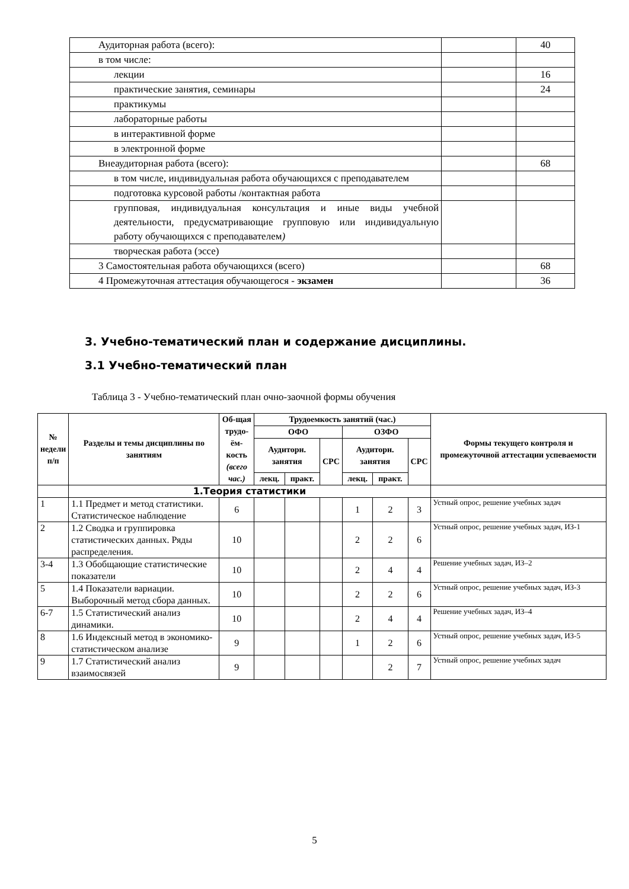| Аудиторная работа (всего): | | 40 |
| в том числе: | | |
| лекции | | 16 |
| практические занятия, семинары | | 24 |
| практикумы | | |
| лабораторные работы | | |
| в интерактивной форме | | |
| в электронной форме | | |
| Внеаудиторная работа (всего): | | 68 |
| в том числе, индивидуальная работа обучающихся с преподавателем | | |
| подготовка курсовой работы /контактная работа | | |
| групповая, индивидуальная консультация и иные виды учебной деятельности, предусматривающие групповую или индивидуальную работу обучающихся с преподавателем ) | | |
| творческая работа (эссе) | | |
| 3 Самостоятельная работа обучающихся (всего) | | 68 |
| 4 Промежуточная аттестация обучающегося - экзамен | | 36 |
3. Учебно-тематический план и содержание дисциплины.
3.1 Учебно-тематический план
Таблица 3 - Учебно-тематический план очно-заочной формы обучения
| № недели п/п | Разделы и темы дисциплины по занятиям | Об-щая трудо-ём-кость (всего час.) | Трудоемкость занятий (час.) | | | | | | Формы текущего контроля и промежуточной аттестации успеваемости |
| --- | --- | --- | --- | --- | --- | --- | --- | --- | --- |
| | | | ОФО | | | ОЗФО | | | |
| | | | Аудиторн. занятия | | СРС | Аудиторн. занятия | | СРС | |
| | | | лекц. | практ. | | лекц. | практ. | | |
| | 1.Теория статистики | | | | | | | | |
| 1 | 1.1 Предмет и метод статистики. Статистическое наблюдение | 6 | | | | 1 | 2 | 3 | Устный опрос, решение учебных задач |
| 2 | 1.2 Сводка и группировка статистических данных. Ряды распределения. | 10 | | | | 2 | 2 | 6 | Устный опрос, решение учебных задач, ИЗ-1 |
| 3-4 | 1.3 Обобщающие статистические показатели | 10 | | | | 2 | 4 | 4 | Решение учебных задач, ИЗ–2 |
| 5 | 1.4 Показатели вариации. Выборочный метод сбора данных. | 10 | | | | 2 | 2 | 6 | Устный опрос, решение учебных задач, ИЗ-3 |
| 6-7 | 1.5 Статистический анализ динамики. | 10 | | | | 2 | 4 | 4 | Решение учебных задач, ИЗ–4 |
| 8 | 1.6 Индексный метод в экономико-статистическом анализе | 9 | | | | 1 | 2 | 6 | Устный опрос, решение учебных задач, ИЗ-5 |
| 9 | 1.7 Статистический анализ взаимосвязей | 9 | | | | | 2 | 7 | Устный опрос, решение учебных задач |
5